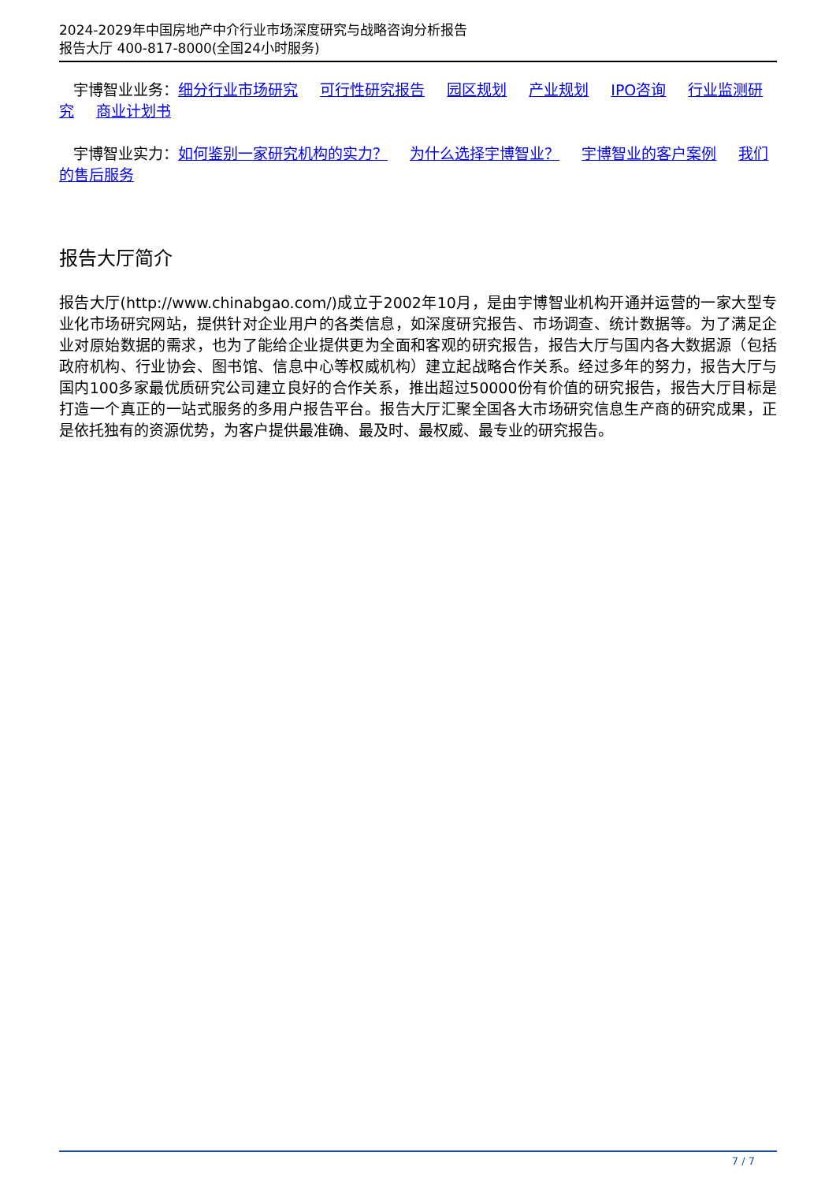2024-2029年中国房地产中介行业市场深度研究与战略咨询分析报告
报告大厅 400-817-8000(全国24小时服务)
宇博智业业务：细分行业市场研究 可行性研究报告 园区规划 产业规划 IPO咨询 行业监测研究 商业计划书
宇博智业实力：如何鉴别一家研究机构的实力？ 为什么选择宇博智业？ 宇博智业的客户案例 我们的售后服务
报告大厅简介
报告大厅(http://www.chinabgao.com/)成立于2002年10月，是由宇博智业机构开通并运营的一家大型专业化市场研究网站，提供针对企业用户的各类信息，如深度研究报告、市场调查、统计数据等。为了满足企业对原始数据的需求，也为了能给企业提供更为全面和客观的研究报告，报告大厅与国内各大数据源（包括政府机构、行业协会、图书馆、信息中心等权威机构）建立起战略合作关系。经过多年的努力，报告大厅与国内100多家最优质研究公司建立良好的合作关系，推出超过50000份有价值的研究报告，报告大厅目标是打造一个真正的一站式服务的多用户报告平台。报告大厅汇聚全国各大市场研究信息生产商的研究成果，正是依托独有的资源优势，为客户提供最准确、最及时、最权威、最专业的研究报告。
7 / 7